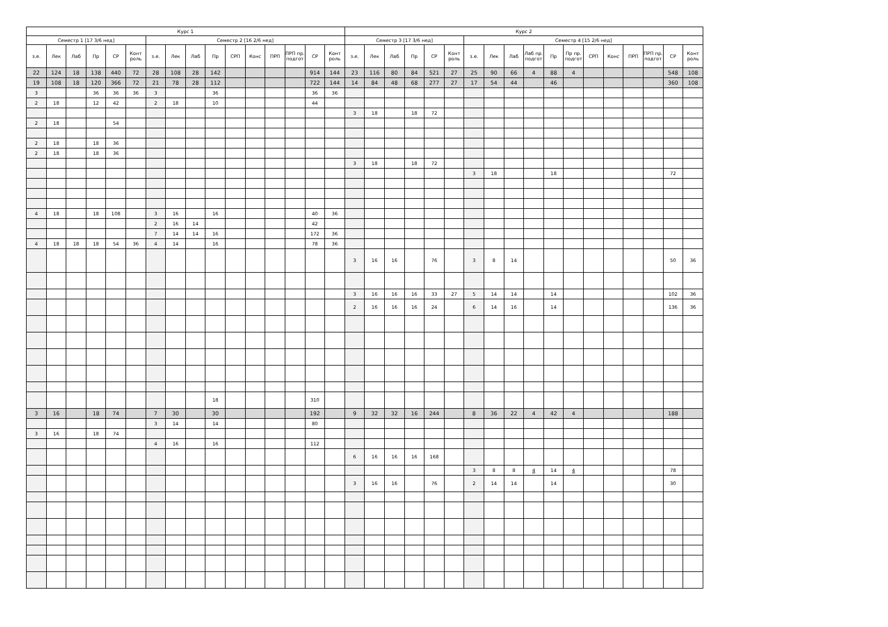| Курс 1 | | | | | | | | | | | | | | | | Курс 2 | | | | | | | | | | | | | | | | | |
| --- | --- | --- | --- | --- | --- | --- | --- | --- | --- | --- | --- | --- | --- | --- | --- | --- | --- | --- | --- | --- | --- | --- | --- | --- | --- | --- | --- | --- | --- | --- | --- | --- | --- |
| Семестр 1 [17 3/6 нед] | | | | | | Семестр 2 [16 2/6 нед] | | | | | | | | | | Семестр 3 [17 3/6 нед] | | | | | | Семестр 4 [15 2/6 нед] | | | | | | | | | | | |
| з.е. | Лек | Лаб | Пр | СР | Конт роль | з.е. | Лек | Лаб | Пр | СРП | Конс | ПРП | ПРП пр. подгот | СР | Конт роль | з.е. | Лек | Лаб | Пр | СР | Конт роль | з.е. | Лек | Лаб | Лаб пр. подгот | Пр | Пр пр. подгот | СРП | Конс | ПРП | ПРП пр. подгот | СР | Конт роль |
| 22 | 124 | 18 | 138 | 440 | 72 | 28 | 108 | 28 | 142 | | | | | 914 | 144 | 23 | 116 | 80 | 84 | 521 | 27 | 25 | 90 | 66 | 4 | 88 | 4 | | | | | 548 | 108 |
| 19 | 108 | 18 | 120 | 366 | 72 | 21 | 78 | 28 | 112 | | | | | 722 | 144 | 14 | 84 | 48 | 68 | 277 | 27 | 17 | 54 | 44 | | 46 | | | | | | 360 | 108 |
| 3 | | | 36 | 36 | 36 | 3 | | | 36 | | | | | 36 | 36 | | | | | | | | | | | | | | | | | | |
| 2 | 18 | | 12 | 42 | | 2 | 18 | | 10 | | | | | 44 | | | | | | | | | | | | | | | | | | | |
| | | | | | | | | | | | | | | | | 3 | 18 | | 18 | 72 | | | | | | | | | | | | | |
| 2 | 18 | | | 54 | | | | | | | | | | | | | | | | | | | | | | | | | | | | | |
| 2 | 18 | | 18 | 36 | | | | | | | | | | | | | | | | | | | | | | | | | | | | | |
| 2 | 18 | | 18 | 36 | | | | | | | | | | | | | | | | | | | | | | | | | | | | | |
| | | | | | | | | | | | | | | | | 3 | 18 | | 18 | 72 | | | | | | | | | | | | | |
| | | | | | | | | | | | | | | | | | | | | | | 3 | 18 | | | 18 | | | | | | 72 | |
| 4 | 18 | | 18 | 108 | | 3 | 16 | | 16 | | | | | 40 | 36 | | | | | | | | | | | | | | | | | | |
| | | | | | | 2 | 16 | 14 | | | | | | 42 | | | | | | | | | | | | | | | | | | | |
| | | | | | | 7 | 14 | 14 | 16 | | | | | 172 | 36 | | | | | | | | | | | | | | | | | | |
| 4 | 18 | 18 | 18 | 54 | 36 | 4 | 14 | | 16 | | | | | 78 | 36 | | | | | | | | | | | | | | | | | | |
| | | | | | | | | | | | | | | | | 3 | 16 | 16 | | 76 | | 3 | 8 | 14 | | | | | | | | 50 | 36 |
| | | | | | | | | | | | | | | | | 3 | 16 | 16 | 16 | 33 | 27 | 5 | 14 | 14 | | 14 | | | | | | 102 | 36 |
| | | | | | | | | | | | | | | | | 2 | 16 | 16 | 16 | 24 | | 6 | 14 | 16 | | 14 | | | | | | 136 | 36 |
| | | | | | | | | | 18 | | | | | 310 | | | | | | | | | | | | | | | | | | | |
| 3 | 16 | | 18 | 74 | | 7 | 30 | | 30 | | | | | 192 | | 9 | 32 | 32 | 16 | 244 | | 8 | 36 | 22 | 4 | 42 | 4 | | | | | 188 | |
| | | | | | | 3 | 14 | | 14 | | | | | 80 | | | | | | | | | | | | | | | | | | | |
| 3 | 16 | | 18 | 74 | | | | | | | | | | | | | | | | | | | | | | | | | | | | | |
| | | | | | | 4 | 16 | | 16 | | | | | 112 | | | | | | | | | | | | | | | | | | | |
| | | | | | | | | | | | | | | | | 6 | 16 | 16 | 16 | 168 | | | | | | | | | | | | | |
| | | | | | | | | | | | | | | | | | | | | | | 3 | 8 | 8 | 4 | 14 | 4 | | | | | 78 | |
| | | | | | | | | | | | | | | | | 3 | 16 | 16 | | 76 | | 2 | 14 | 14 | | 14 | | | | | | 30 | |